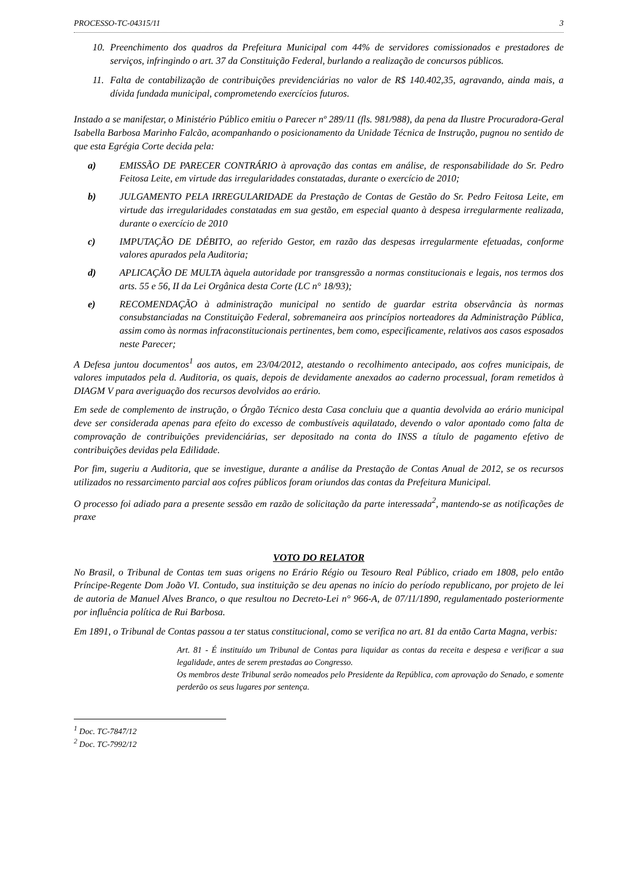PROCESSO-TC-04315/11 3
10. Preenchimento dos quadros da Prefeitura Municipal com 44% de servidores comissionados e prestadores de serviços, infringindo o art. 37 da Constituição Federal, burlando a realização de concursos públicos.
11. Falta de contabilização de contribuições previdenciárias no valor de R$ 140.402,35, agravando, ainda mais, a dívida fundada municipal, comprometendo exercícios futuros.
Instado a se manifestar, o Ministério Público emitiu o Parecer nº 289/11 (fls. 981/988), da pena da Ilustre Procuradora-Geral Isabella Barbosa Marinho Falcão, acompanhando o posicionamento da Unidade Técnica de Instrução, pugnou no sentido de que esta Egrégia Corte decida pela:
a) EMISSÃO DE PARECER CONTRÁRIO à aprovação das contas em análise, de responsabilidade do Sr. Pedro Feitosa Leite, em virtude das irregularidades constatadas, durante o exercício de 2010;
b) JULGAMENTO PELA IRREGULARIDADE da Prestação de Contas de Gestão do Sr. Pedro Feitosa Leite, em virtude das irregularidades constatadas em sua gestão, em especial quanto à despesa irregularmente realizada, durante o exercício de 2010
c) IMPUTAÇÃO DE DÉBITO, ao referido Gestor, em razão das despesas irregularmente efetuadas, conforme valores apurados pela Auditoria;
d) APLICAÇÃO DE MULTA àquela autoridade por transgressão a normas constitucionais e legais, nos termos dos arts. 55 e 56, II da Lei Orgânica desta Corte (LC n° 18/93);
e) RECOMENDAÇÃO à administração municipal no sentido de guardar estrita observância às normas consubstanciadas na Constituição Federal, sobremaneira aos princípios norteadores da Administração Pública, assim como às normas infraconstitucionais pertinentes, bem como, especificamente, relativos aos casos esposados neste Parecer;
A Defesa juntou documentos<sup>1</sup> aos autos, em 23/04/2012, atestando o recolhimento antecipado, aos cofres municipais, de valores imputados pela d. Auditoria, os quais, depois de devidamente anexados ao caderno processual, foram remetidos à DIAGM V para averiguação dos recursos devolvidos ao erário.
Em sede de complemento de instrução, o Órgão Técnico desta Casa concluiu que a quantia devolvida ao erário municipal deve ser considerada apenas para efeito do excesso de combustíveis aquilatado, devendo o valor apontado como falta de comprovação de contribuições previdenciárias, ser depositado na conta do INSS a título de pagamento efetivo de contribuições devidas pela Edilidade.
Por fim, sugeriu a Auditoria, que se investigue, durante a análise da Prestação de Contas Anual de 2012, se os recursos utilizados no ressarcimento parcial aos cofres públicos foram oriundos das contas da Prefeitura Municipal.
O processo foi adiado para a presente sessão em razão de solicitação da parte interessada<sup>2</sup>, mantendo-se as notificações de praxe
VOTO DO RELATOR
No Brasil, o Tribunal de Contas tem suas origens no Erário Régio ou Tesouro Real Público, criado em 1808, pelo então Príncipe-Regente Dom João VI. Contudo, sua instituição se deu apenas no início do período republicano, por projeto de lei de autoria de Manuel Alves Branco, o que resultou no Decreto-Lei n° 966-A, de 07/11/1890, regulamentado posteriormente por influência política de Rui Barbosa.
Em 1891, o Tribunal de Contas passou a ter status constitucional, como se verifica no art. 81 da então Carta Magna, verbis:
Art. 81 - É instituído um Tribunal de Contas para liquidar as contas da receita e despesa e verificar a sua legalidade, antes de serem prestadas ao Congresso.
Os membros deste Tribunal serão nomeados pelo Presidente da República, com aprovação do Senado, e somente perderão os seus lugares por sentença.
<sup>1</sup> Doc. TC-7847/12
<sup>2</sup> Doc. TC-7992/12